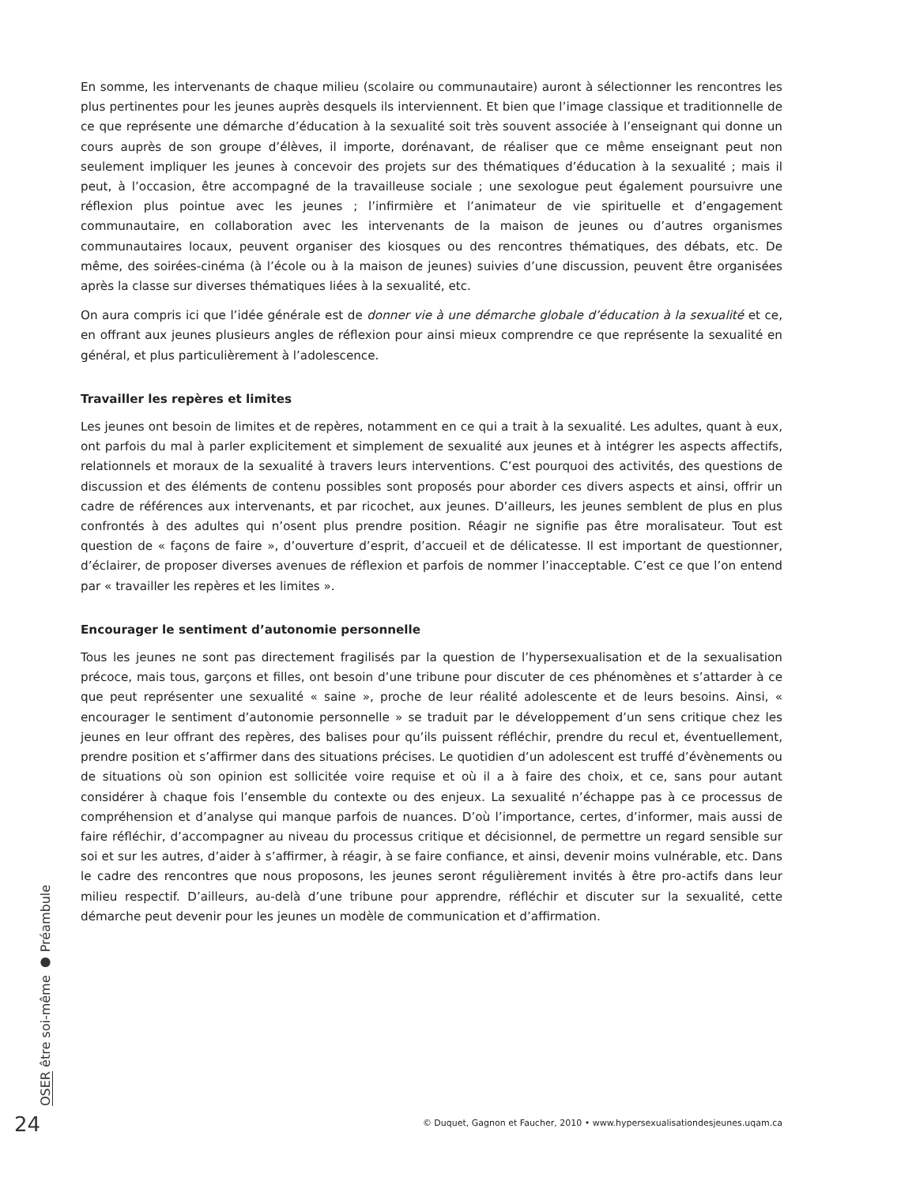En somme, les intervenants de chaque milieu (scolaire ou communautaire) auront à sélectionner les rencontres les plus pertinentes pour les jeunes auprès desquels ils interviennent. Et bien que l’image classique et traditionnelle de ce que représente une démarche d’éducation à la sexualité soit très souvent associée à l’enseignant qui donne un cours auprès de son groupe d’élèves, il importe, dorénavant, de réaliser que ce même enseignant peut non seulement impliquer les jeunes à concevoir des projets sur des thématiques d’éducation à la sexualité ; mais il peut, à l’occasion, être accompagné de la travailleuse sociale ; une sexologue peut également poursuivre une réflexion plus pointue avec les jeunes ; l’infirmière et l’animateur de vie spirituelle et d’engagement communautaire, en collaboration avec les intervenants de la maison de jeunes ou d’autres organismes communautaires locaux, peuvent organiser des kiosques ou des rencontres thématiques, des débats, etc. De même, des soirées-cinéma (à l’école ou à la maison de jeunes) suivies d’une discussion, peuvent être organisées après la classe sur diverses thématiques liées à la sexualité, etc.
On aura compris ici que l’idée générale est de donner vie à une démarche globale d’éducation à la sexualité et ce, en offrant aux jeunes plusieurs angles de réflexion pour ainsi mieux comprendre ce que représente la sexualité en général, et plus particulièrement à l’adolescence.
Travailler les repères et limites
Les jeunes ont besoin de limites et de repères, notamment en ce qui a trait à la sexualité. Les adultes, quant à eux, ont parfois du mal à parler explicitement et simplement de sexualité aux jeunes et à intégrer les aspects affectifs, relationnels et moraux de la sexualité à travers leurs interventions. C’est pourquoi des activités, des questions de discussion et des éléments de contenu possibles sont proposés pour aborder ces divers aspects et ainsi, offrir un cadre de références aux intervenants, et par ricochet, aux jeunes. D’ailleurs, les jeunes semblent de plus en plus confrontés à des adultes qui n’osent plus prendre position. Réagir ne signifie pas être moralisateur. Tout est question de « façons de faire », d’ouverture d’esprit, d’accueil et de délicatesse. Il est important de questionner, d’éclairer, de proposer diverses avenues de réflexion et parfois de nommer l’inacceptable. C’est ce que l’on entend par « travailler les repères et les limites ».
Encourager le sentiment d’autonomie personnelle
Tous les jeunes ne sont pas directement fragilisés par la question de l’hypersexualisation et de la sexualisation précoce, mais tous, garçons et filles, ont besoin d’une tribune pour discuter de ces phénomènes et s’attarder à ce que peut représenter une sexualité « saine », proche de leur réalité adolescente et de leurs besoins. Ainsi, « encourager le sentiment d’autonomie personnelle » se traduit par le développement d’un sens critique chez les jeunes en leur offrant des repères, des balises pour qu’ils puissent réfléchir, prendre du recul et, éventuellement, prendre position et s’affirmer dans des situations précises. Le quotidien d’un adolescent est truffé d’évènements ou de situations où son opinion est sollicitée voire requise et où il a à faire des choix, et ce, sans pour autant considérer à chaque fois l’ensemble du contexte ou des enjeux. La sexualité n’échappe pas à ce processus de compréhension et d’analyse qui manque parfois de nuances. D’où l’importance, certes, d’informer, mais aussi de faire réfléchir, d’accompagner au niveau du processus critique et décisionnel, de permettre un regard sensible sur soi et sur les autres, d’aider à s’affirmer, à réagir, à se faire confiance, et ainsi, devenir moins vulnérable, etc. Dans le cadre des rencontres que nous proposons, les jeunes seront régulièrement invités à être pro-actifs dans leur milieu respectif. D’ailleurs, au-delà d’une tribune pour apprendre, réfléchir et discuter sur la sexualité, cette démarche peut devenir pour les jeunes un modèle de communication et d’affirmation.
OSER être soi-même ● Préambule
24
© Duquet, Gagnon et Faucher, 2010 • www.hypersexualisationdesjeunes.uqam.ca